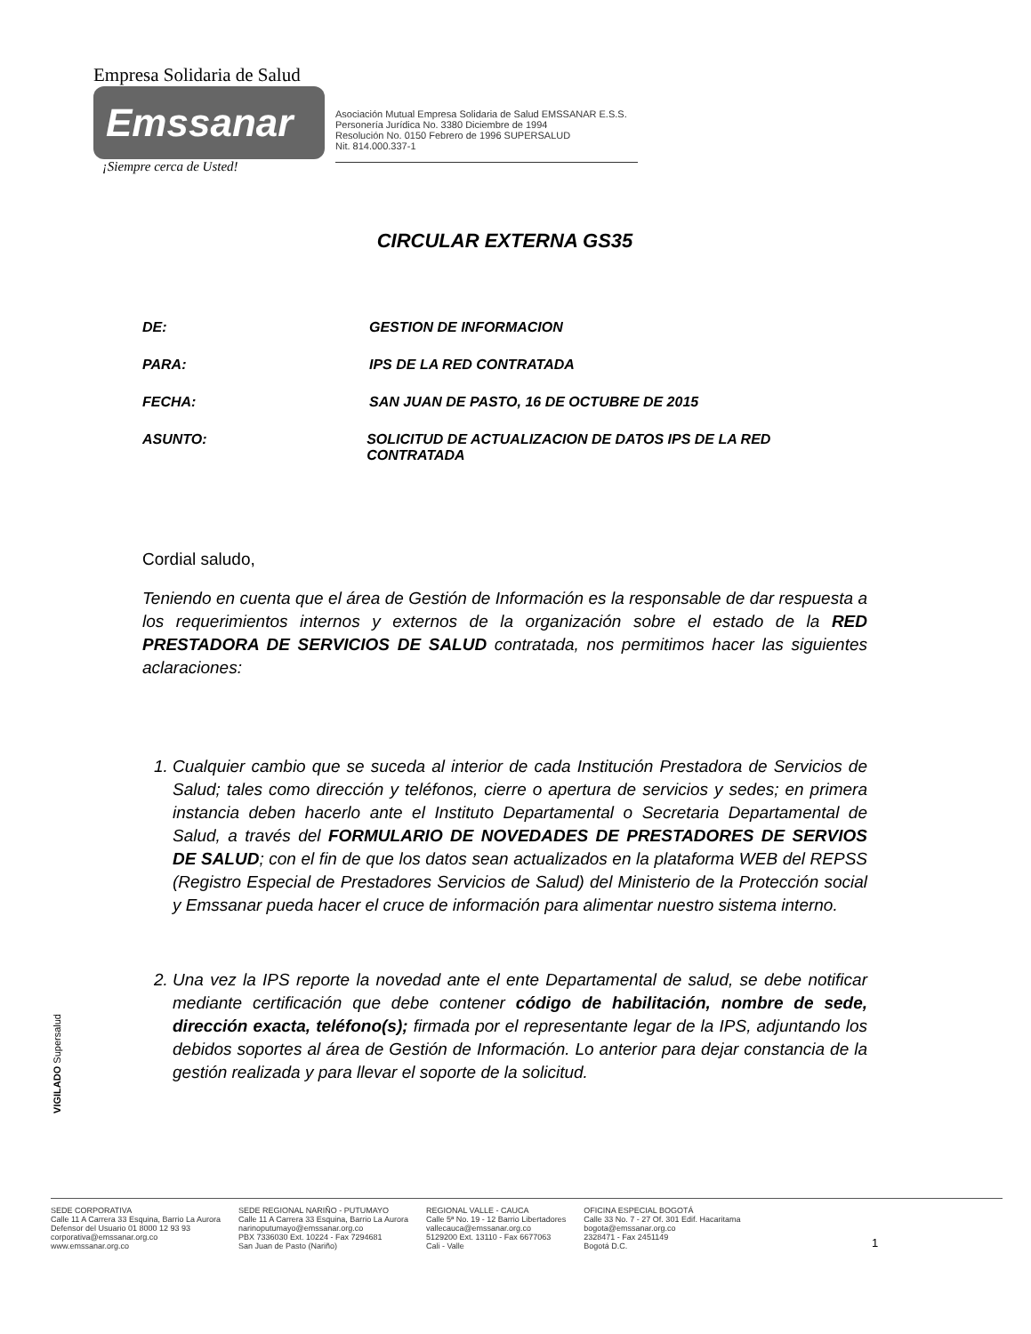Empresa Solidaria de Salud
Emssanar
¡Siempre cerca de Usted!
Asociación Mutual Empresa Solidaria de Salud EMSSANAR E.S.S.
Personería Jurídica No. 3380 Diciembre de 1994
Resolución No. 0150 Febrero de 1996 SUPERSALUD
Nit. 814.000.337-1
CIRCULAR EXTERNA GS35
DE: GESTION DE INFORMACION
PARA: IPS DE LA RED CONTRATADA
FECHA: SAN JUAN DE PASTO, 16 DE OCTUBRE DE 2015
ASUNTO: SOLICITUD DE ACTUALIZACION DE DATOS IPS DE LA RED CONTRATADA
Cordial saludo,
Teniendo en cuenta que el área de Gestión de Información es la responsable de dar respuesta a los requerimientos internos y externos de la organización sobre el estado de la RED PRESTADORA DE SERVICIOS DE SALUD contratada, nos permitimos hacer las siguientes aclaraciones:
1. Cualquier cambio que se suceda al interior de cada Institución Prestadora de Servicios de Salud; tales como dirección y teléfonos, cierre o apertura de servicios y sedes; en primera instancia deben hacerlo ante el Instituto Departamental o Secretaria Departamental de Salud, a través del FORMULARIO DE NOVEDADES DE PRESTADORES DE SERVIOS DE SALUD; con el fin de que los datos sean actualizados en la plataforma WEB del REPSS (Registro Especial de Prestadores Servicios de Salud) del Ministerio de la Protección social y Emssanar pueda hacer el cruce de información para alimentar nuestro sistema interno.
2. Una vez la IPS reporte la novedad ante el ente Departamental de salud, se debe notificar mediante certificación que debe contener código de habilitación, nombre de sede, dirección exacta, teléfono(s); firmada por el representante legar de la IPS, adjuntando los debidos soportes al área de Gestión de Información. Lo anterior para dejar constancia de la gestión realizada y para llevar el soporte de la solicitud.
VIGILADO Supersalud
SEDE CORPORATIVA
Calle 11 A Carrera 33 Esquina, Barrio La Aurora
Defensor del Usuario 01 8000 12 93 93
corporativa@emssanar.org.co
www.emssanar.org.co
SEDE REGIONAL NARIÑO - PUTUMAYO
Calle 11 A Carrera 33 Esquina, Barrio La Aurora
narinoputumayo@emssanar.org.co
PBX 7336030 Ext. 10224 - Fax 7294681
San Juan de Pasto (Nariño)
REGIONAL VALLE - CAUCA
Calle 5ª No. 19 - 12 Barrio Libertadores
vallecauca@emssanar.org.co
5129200 Ext. 13110 - Fax 6677063
Cali - Valle
OFICINA ESPECIAL BOGOTÁ
Calle 33 No. 7 - 27 Of. 301 Edif. Hacaritama
bogota@emssanar.org.co
2328471 - Fax 2451149
Bogotá D.C.
1